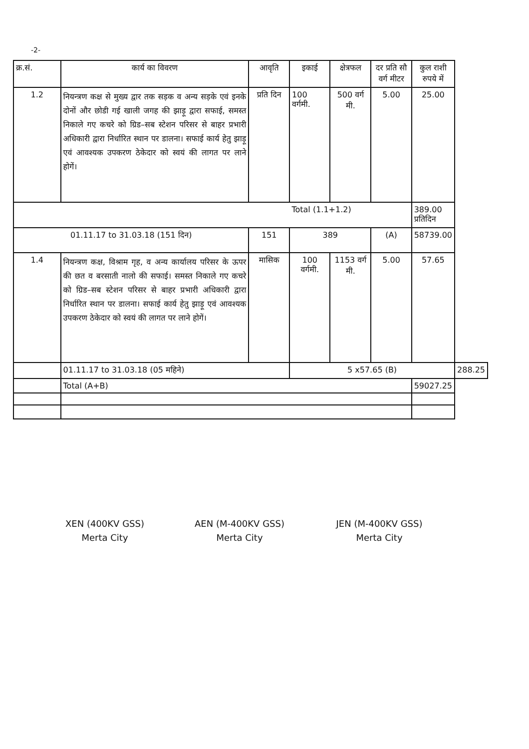-2-
| क्र.सं. | कार्य का विवरण | आवृति | इकाई | क्षेत्रफल | दर प्रति सौ वर्ग मीटर | कुल राशी रुपये में | |
| --- | --- | --- | --- | --- | --- | --- | --- |
| 1.2 | नियन्त्रण कक्ष से मुख्य द्वार तक सड़क व अन्य सड़के एवं इनके दोनों और छोडी गई खाली जगह की झाड़ू द्वारा सफाई, समस्त निकाले गए कचरे को ग्रिड–सब स्टेशन परिसर से बाहर प्रभारी अधिकारी द्वारा निर्धारित स्थान पर डालना। सफाई कार्य हेतु झाड़ू एवं आवश्यक उपकरण ठेकेदार को स्वयं की लागत पर लाने होगें। | प्रति दिन | 100 वर्गमी. | 500 वर्ग मी. | 5.00 | 25.00 | |
| Total (1.1+1.2) | | | | | | 389.00 प्रतिदिन | |
| 01.11.17 to 31.03.18 (151 दिन) | | 151 | 389 | | (A) | 58739.00 | |
| 1.4 | नियन्त्रण कक्ष, विश्राम गृह, व अन्य कार्यालय परिसर के ऊपर की छत व बरसाती नालो की सफाई। समस्त निकाले गए कचरे को ग्रिड–सब स्टेशन परिसर से बाहर प्रभारी अधिकारी द्वारा निर्धारित स्थान पर डालना। सफाई कार्य हेतु झाड़ू एवं आवश्यक उपकरण ठेकेदार को स्वयं की लागत पर लाने होगें। | मासिक | 100 वर्गमी. | 1153 वर्ग मी. | 5.00 | 57.65 | |
| | 01.11.17 to 31.03.18 (05 महिने) | | 5 x57.65 (B) | | | | 288.25 |
| | Total (A+B) | | | | | 59027.25 | |
XEN (400KV GSS)
Merta City
AEN (M-400KV GSS)
Merta City
JEN (M-400KV GSS)
Merta City